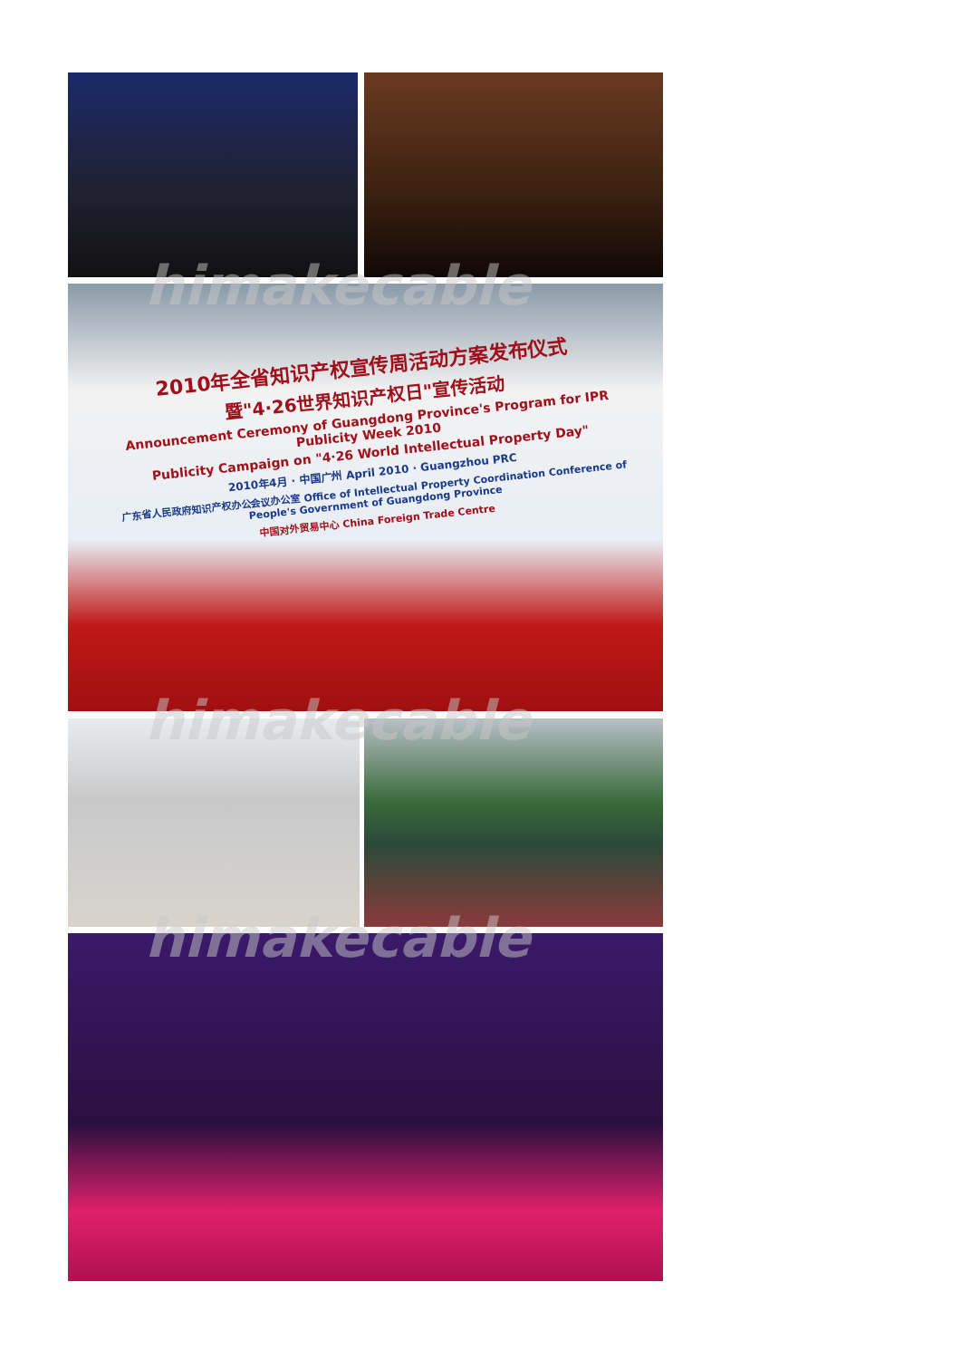2010年全省知识产权宣传周活动方案发布仪式
暨"4·26世界知识产权日"宣传活动
Announcement Ceremony of Guangdong Province's Program for IPR Publicity Week 2010
Publicity Campaign on "4·26 World Intellectual Property Day"
2010年4月 · 中国广州 April 2010 · Guangzhou PRC
广东省人民政府知识产权办公会议办公室 Office of Intellectual Property Coordination Conference of People's Government of Guangdong Province
中国对外贸易中心 China Foreign Trade Centre
himakecable
himakecable
himakecable